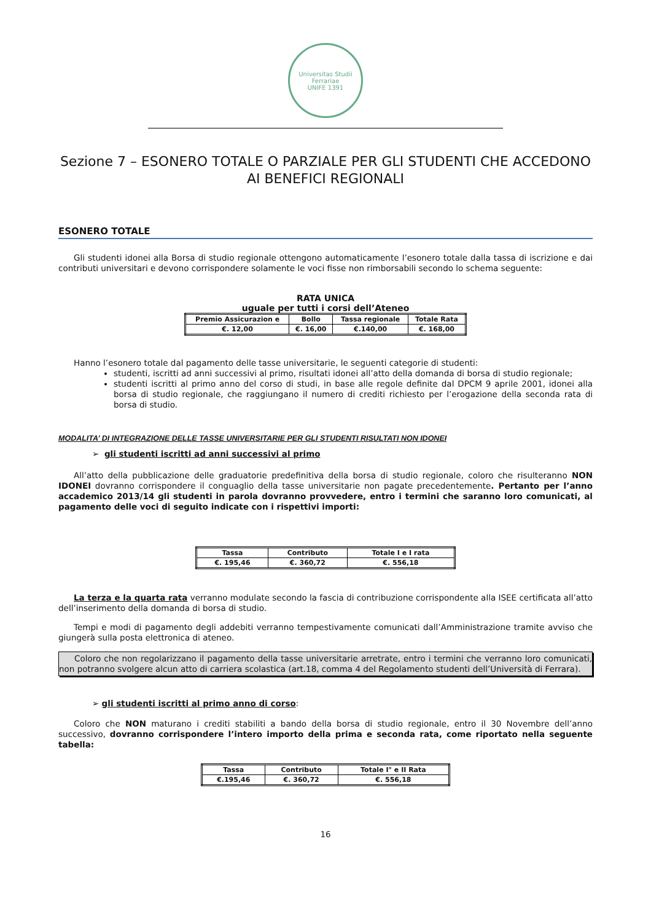Universitas Studii Ferrariae
UNIFE 1391
Sezione 7 – ESONERO TOTALE O PARZIALE PER GLI STUDENTI CHE ACCEDONO AI BENEFICI REGIONALI
ESONERO TOTALE
Gli studenti idonei alla Borsa di studio regionale ottengono automaticamente l’esonero totale dalla tassa di iscrizione e dai contributi universitari e devono corrispondere solamente le voci fisse non rimborsabili secondo lo schema seguente:
RATA UNICA
uguale per tutti i corsi dell’Ateneo
| Premio Assicurazion e | Bollo | Tassa regionale | Totale Rata |
| €. 12,00 | €. 16,00 | €.140,00 | €. 168,00 |
Hanno l’esonero totale dal pagamento delle tasse universitarie, le seguenti categorie di studenti:
studenti, iscritti ad anni successivi al primo, risultati idonei all’atto della domanda di borsa di studio regionale;
studenti iscritti al primo anno del corso di studi, in base alle regole definite dal DPCM 9 aprile 2001, idonei alla borsa di studio regionale, che raggiungano il numero di crediti richiesto per l’erogazione della seconda rata di borsa di studio.
MODALITA’ DI INTEGRAZIONE DELLE TASSE UNIVERSITARIE PER GLI STUDENTI RISULTATI NON IDONEI
➢ gli studenti iscritti ad anni successivi al primo
All’atto della pubblicazione delle graduatorie predefinitiva della borsa di studio regionale, coloro che risulteranno NON IDONEI dovranno corrispondere il conguaglio della tasse universitarie non pagate precedentemente. Pertanto per l’anno accademico 2013/14 gli studenti in parola dovranno provvedere, entro i termini che saranno loro comunicati, al pagamento delle voci di seguito indicate con i rispettivi importi:
| Tassa | Contributo | Totale I e I rata |
| €. 195,46 | €. 360,72 | €. 556,18 |
La terza e la quarta rata verranno modulate secondo la fascia di contribuzione corrispondente alla ISEE certificata all’atto dell’inserimento della domanda di borsa di studio.
Tempi e modi di pagamento degli addebiti verranno tempestivamente comunicati dall’Amministrazione tramite avviso che giungerà sulla posta elettronica di ateneo.
Coloro che non regolarizzano il pagamento della tasse universitarie arretrate, entro i termini che verranno loro comunicati, non potranno svolgere alcun atto di carriera scolastica (art.18, comma 4 del Regolamento studenti dell’Università di Ferrara).
➢ gli studenti iscritti al primo anno di corso:
Coloro che NON maturano i crediti stabiliti a bando della borsa di studio regionale, entro il 30 Novembre dell’anno successivo, dovranno corrispondere l’intero importo della prima e seconda rata, come riportato nella seguente tabella:
| Tassa | Contributo | Totale I° e II Rata |
| €.195,46 | €. 360,72 | €. 556,18 |
16